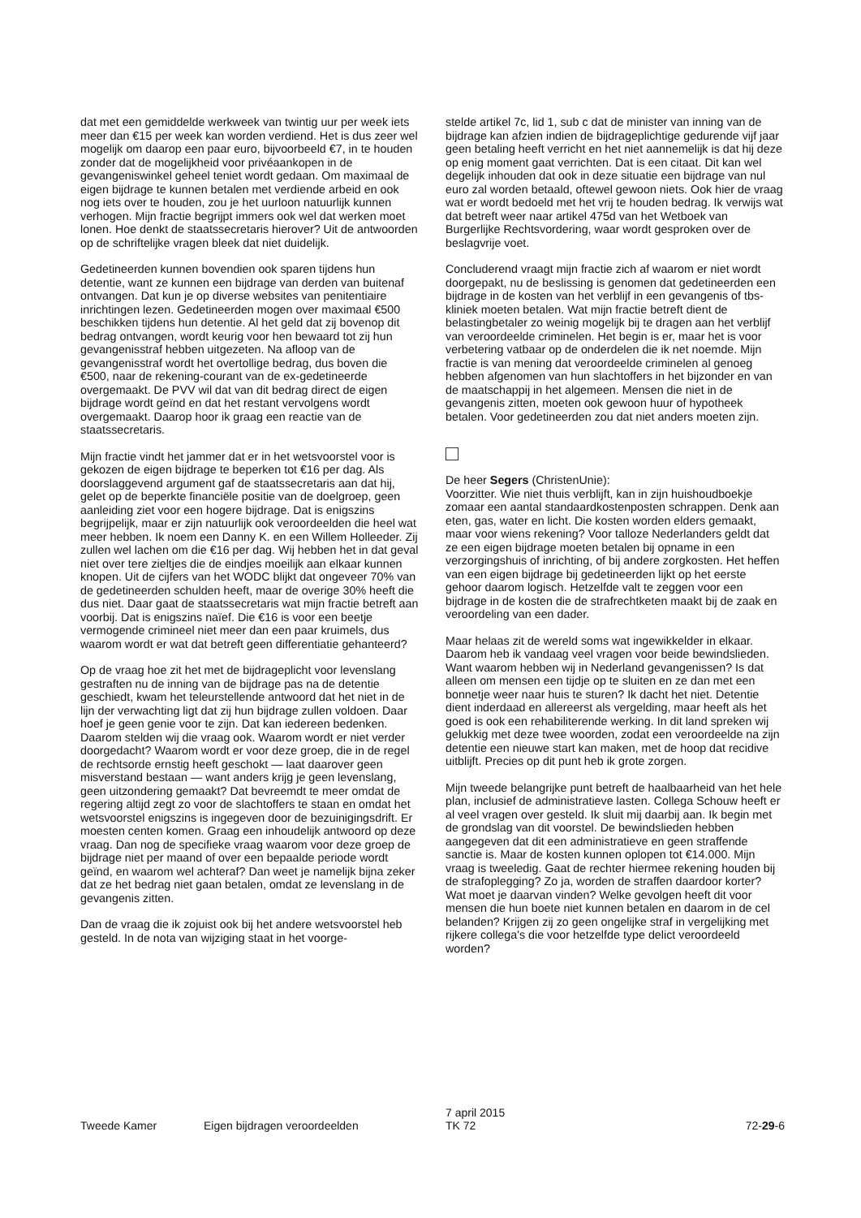dat met een gemiddelde werkweek van twintig uur per week iets meer dan €15 per week kan worden verdiend. Het is dus zeer wel mogelijk om daarop een paar euro, bijvoorbeeld €7, in te houden zonder dat de mogelijkheid voor privéaankopen in de gevangeniswinkel geheel teniet wordt gedaan. Om maximaal de eigen bijdrage te kunnen betalen met verdiende arbeid en ook nog iets over te houden, zou je het uurloon natuurlijk kunnen verhogen. Mijn fractie begrijpt immers ook wel dat werken moet lonen. Hoe denkt de staatssecretaris hierover? Uit de antwoorden op de schriftelijke vragen bleek dat niet duidelijk.
Gedetineerden kunnen bovendien ook sparen tijdens hun detentie, want ze kunnen een bijdrage van derden van buitenaf ontvangen. Dat kun je op diverse websites van penitentiaire inrichtingen lezen. Gedetineerden mogen over maximaal €500 beschikken tijdens hun detentie. Al het geld dat zij bovenop dit bedrag ontvangen, wordt keurig voor hen bewaard tot zij hun gevangenisstraf hebben uitgezeten. Na afloop van de gevangenisstraf wordt het overtollige bedrag, dus boven die €500, naar de rekening-courant van de ex-gedetineerde overgemaakt. De PVV wil dat van dit bedrag direct de eigen bijdrage wordt geïnd en dat het restant vervolgens wordt overgemaakt. Daarop hoor ik graag een reactie van de staatssecretaris.
Mijn fractie vindt het jammer dat er in het wetsvoorstel voor is gekozen de eigen bijdrage te beperken tot €16 per dag. Als doorslaggevend argument gaf de staatssecretaris aan dat hij, gelet op de beperkte financiële positie van de doelgroep, geen aanleiding ziet voor een hogere bijdrage. Dat is enigszins begrijpelijk, maar er zijn natuurlijk ook veroordeelden die heel wat meer hebben. Ik noem een Danny K. en een Willem Holleeder. Zij zullen wel lachen om die €16 per dag. Wij hebben het in dat geval niet over tere zieltjes die de eindjes moeilijk aan elkaar kunnen knopen. Uit de cijfers van het WODC blijkt dat ongeveer 70% van de gedetineerden schulden heeft, maar de overige 30% heeft die dus niet. Daar gaat de staatssecretaris wat mijn fractie betreft aan voorbij. Dat is enigszins naïef. Die €16 is voor een beetje vermogende crimineel niet meer dan een paar kruimels, dus waarom wordt er wat dat betreft geen differentiatie gehanteerd?
Op de vraag hoe zit het met de bijdrageplicht voor levenslang gestraften nu de inning van de bijdrage pas na de detentie geschiedt, kwam het teleurstellende antwoord dat het niet in de lijn der verwachting ligt dat zij hun bijdrage zullen voldoen. Daar hoef je geen genie voor te zijn. Dat kan iedereen bedenken. Daarom stelden wij die vraag ook. Waarom wordt er niet verder doorgedacht? Waarom wordt er voor deze groep, die in de regel de rechtsorde ernstig heeft geschokt — laat daarover geen misverstand bestaan — want anders krijg je geen levenslang, geen uitzondering gemaakt? Dat bevreemdt te meer omdat de regering altijd zegt zo voor de slachtoffers te staan en omdat het wetsvoorstel enigszins is ingegeven door de bezuinigingsdrift. Er moesten centen komen. Graag een inhoudelijk antwoord op deze vraag. Dan nog de specifieke vraag waarom voor deze groep de bijdrage niet per maand of over een bepaalde periode wordt geïnd, en waarom wel achteraf? Dan weet je namelijk bijna zeker dat ze het bedrag niet gaan betalen, omdat ze levenslang in de gevangenis zitten.
Dan de vraag die ik zojuist ook bij het andere wetsvoorstel heb gesteld. In de nota van wijziging staat in het voorge-
stelde artikel 7c, lid 1, sub c dat de minister van inning van de bijdrage kan afzien indien de bijdrageplichtige gedurende vijf jaar geen betaling heeft verricht en het niet aannemelijk is dat hij deze op enig moment gaat verrichten. Dat is een citaat. Dit kan wel degelijk inhouden dat ook in deze situatie een bijdrage van nul euro zal worden betaald, oftewel gewoon niets. Ook hier de vraag wat er wordt bedoeld met het vrij te houden bedrag. Ik verwijs wat dat betreft weer naar artikel 475d van het Wetboek van Burgerlijke Rechtsvordering, waar wordt gesproken over de beslagvrije voet.
Concluderend vraagt mijn fractie zich af waarom er niet wordt doorgepakt, nu de beslissing is genomen dat gedetineerden een bijdrage in de kosten van het verblijf in een gevangenis of tbs-kliniek moeten betalen. Wat mijn fractie betreft dient de belastingbetaler zo weinig mogelijk bij te dragen aan het verblijf van veroordeelde criminelen. Het begin is er, maar het is voor verbetering vatbaar op de onderdelen die ik net noemde. Mijn fractie is van mening dat veroordeelde criminelen al genoeg hebben afgenomen van hun slachtoffers in het bijzonder en van de maatschappij in het algemeen. Mensen die niet in de gevangenis zitten, moeten ook gewoon huur of hypotheek betalen. Voor gedetineerden zou dat niet anders moeten zijn.
De heer Segers (ChristenUnie):
Voorzitter. Wie niet thuis verblijft, kan in zijn huishoudboekje zomaar een aantal standaardkostenposten schrappen. Denk aan eten, gas, water en licht. Die kosten worden elders gemaakt, maar voor wiens rekening? Voor talloze Nederlanders geldt dat ze een eigen bijdrage moeten betalen bij opname in een verzorgingshuis of inrichting, of bij andere zorgkosten. Het heffen van een eigen bijdrage bij gedetineerden lijkt op het eerste gehoor daarom logisch. Hetzelfde valt te zeggen voor een bijdrage in de kosten die de strafrechtketen maakt bij de zaak en veroordeling van een dader.
Maar helaas zit de wereld soms wat ingewikkelder in elkaar. Daarom heb ik vandaag veel vragen voor beide bewindslieden. Want waarom hebben wij in Nederland gevangenissen? Is dat alleen om mensen een tijdje op te sluiten en ze dan met een bonnetje weer naar huis te sturen? Ik dacht het niet. Detentie dient inderdaad en allereerst als vergelding, maar heeft als het goed is ook een rehabiliterende werking. In dit land spreken wij gelukkig met deze twee woorden, zodat een veroordeelde na zijn detentie een nieuwe start kan maken, met de hoop dat recidive uitblijft. Precies op dit punt heb ik grote zorgen.
Mijn tweede belangrijke punt betreft de haalbaarheid van het hele plan, inclusief de administratieve lasten. Collega Schouw heeft er al veel vragen over gesteld. Ik sluit mij daarbij aan. Ik begin met de grondslag van dit voorstel. De bewindslieden hebben aangegeven dat dit een administratieve en geen straffende sanctie is. Maar de kosten kunnen oplopen tot €14.000. Mijn vraag is tweeledig. Gaat de rechter hiermee rekening houden bij de strafoplegging? Zo ja, worden de straffen daardoor korter? Wat moet je daarvan vinden? Welke gevolgen heeft dit voor mensen die hun boete niet kunnen betalen en daarom in de cel belanden? Krijgen zij zo geen ongelijke straf in vergelijking met rijkere collega's die voor hetzelfde type delict veroordeeld worden?
Tweede Kamer Eigen bijdragen veroordeelden
7 april 2015
TK 72
72-29-6